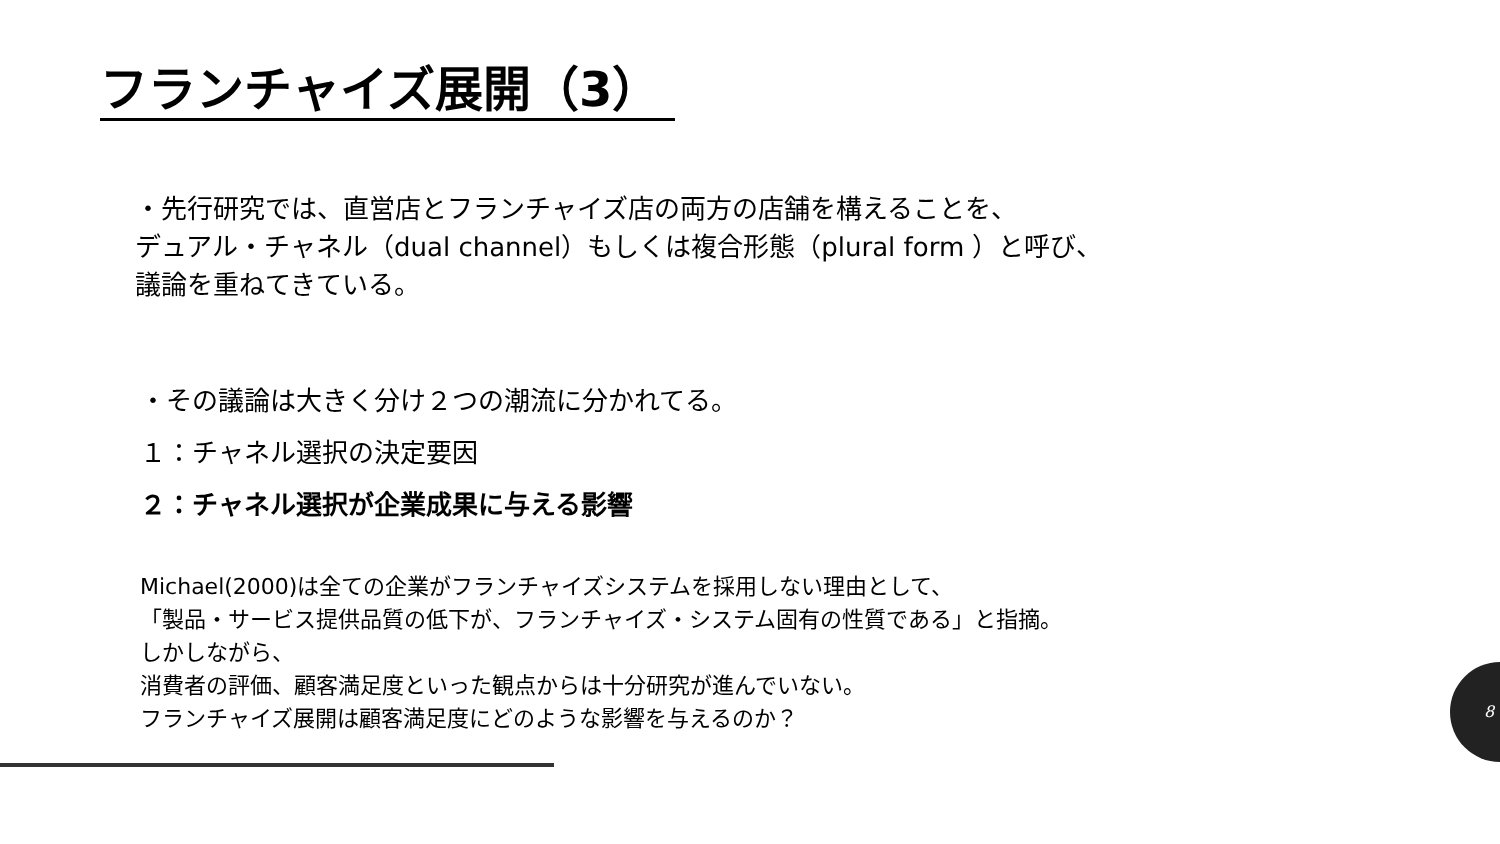フランチャイズ展開（3）
・先行研究では、直営店とフランチャイズ店の両方の店舗を構えることを、
デュアル・チャネル（dual channel）もしくは複合形態（plural form ）と呼び、
議論を重ねてきている。
・その議論は大きく分け２つの潮流に分かれてる。
１：チャネル選択の決定要因
２：チャネル選択が企業成果に与える影響
Michael(2000)は全ての企業がフランチャイズシステムを採用しない理由として、
「製品・サービス提供品質の低下が、フランチャイズ・システム固有の性質である」と指摘。
しかしながら、
消費者の評価、顧客満足度といった観点からは十分研究が進んでいない。
フランチャイズ展開は顧客満足度にどのような影響を与えるのか？
8